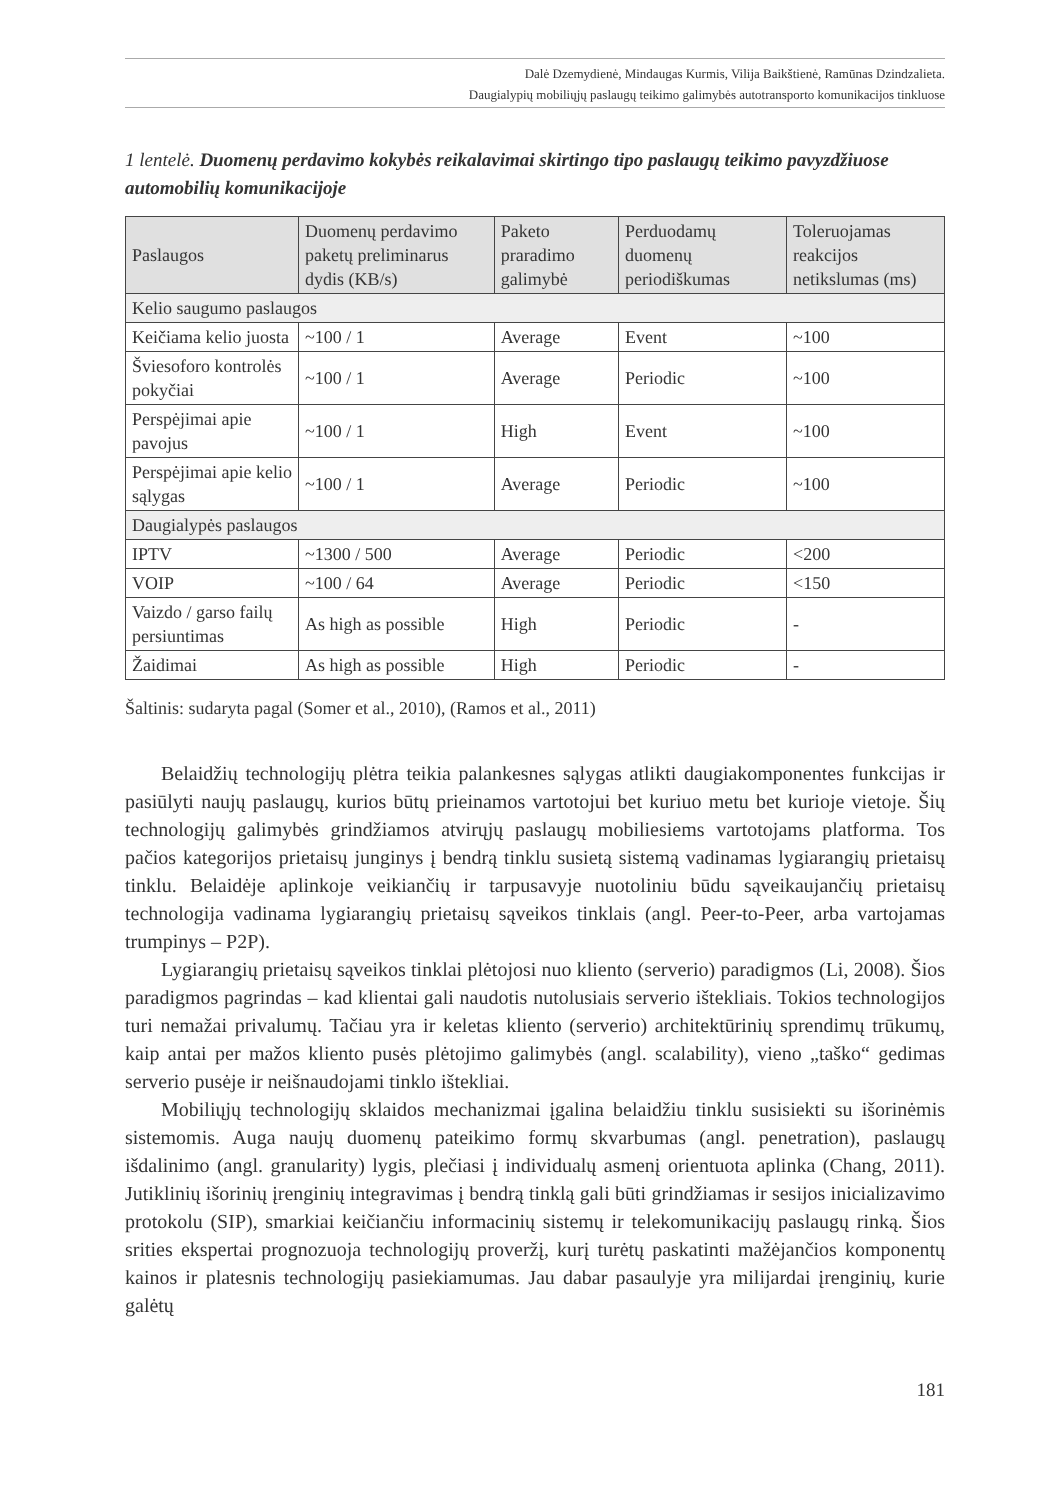Dalė Dzemydienė, Mindaugas Kurmis, Vilija Baikštienė, Ramūnas Dzindzalieta.
Daugialypių mobiliųjų paslaugų teikimo galimybės autotransporto komunikacijos tinkluose
1 lentelė. Duomenų perdavimo kokybės reikalavimai skirtingo tipo paslaugų teikimo pavyzdžiuose automobilių komunikacijoje
| Paslaugos | Duomenų perdavimo paketų preliminarus dydis (KB/s) | Paketo praradimo galimybė | Perduodamų duomenų periodiškumas | Toleruojamas reakcijos netikslumas (ms) |
| --- | --- | --- | --- | --- |
| Kelio saugumo paslaugos | | | | |
| Keičiama kelio juosta | ~100 / 1 | Average | Event | ~100 |
| Šviesoforo kontrolės pokyčiai | ~100 / 1 | Average | Periodic | ~100 |
| Perspėjimai apie pavojus | ~100 / 1 | High | Event | ~100 |
| Perspėjimai apie kelio sąlygas | ~100 / 1 | Average | Periodic | ~100 |
| Daugialypės paslaugos | | | | |
| IPTV | ~1300 / 500 | Average | Periodic | <200 |
| VOIP | ~100 / 64 | Average | Periodic | <150 |
| Vaizdo / garso failų persiuntimas | As high as possible | High | Periodic | - |
| Žaidimai | As high as possible | High | Periodic | - |
Šaltinis: sudaryta pagal (Somer et al., 2010), (Ramos et al., 2011)
Belaidžių technologijų plėtra teikia palankesnes sąlygas atlikti daugiakomponentes funkcijas ir pasiūlyti naujų paslaugų, kurios būtų prieinamos vartotojui bet kuriuo metu bet kurioje vietoje. Šių technologijų galimybės grindžiamos atvirųjų paslaugų mobiliesiems vartotojams platforma. Tos pačios kategorijos prietaisų junginys į bendrą tinklu susietą sistemą vadinamas lygiarangių prietaisų tinklu. Belaidėje aplinkoje veikiančių ir tarpusavyje nuotoliniu būdu sąveikaujančių prietaisų technologija vadinama lygiarangių prietaisų sąveikos tinklais (angl. Peer-to-Peer, arba vartojamas trumpinys – P2P).
Lygiarangių prietaisų sąveikos tinklai plėtojosi nuo kliento (serverio) paradigmos (Li, 2008). Šios paradigmos pagrindas – kad klientai gali naudotis nutolusiais serverio ištekliais. Tokios technologijos turi nemažai privalumų. Tačiau yra ir keletas kliento (serverio) architektūrinių sprendimų trūkumų, kaip antai per mažos kliento pusės plėtojimo galimybės (angl. scalability), vieno „taško“ gedimas serverio pusėje ir neišnaudojami tinklo ištekliai.
Mobiliųjų technologijų sklaidos mechanizmai įgalina belaidžiu tinklu susisiekti su išorinėmis sistemomis. Auga naujų duomenų pateikimo formų skvarbumas (angl. penetration), paslaugų išdalinimo (angl. granularity) lygis, plečiasi į individualų asmenį orientuota aplinka (Chang, 2011). Jutiklinių išorinių įrenginių integravimas į bendrą tinklą gali būti grindžiamas ir sesijos inicializavimo protokolu (SIP), smarkiai keičiančiu informacinių sistemų ir telekomunikacijų paslaugų rinką. Šios srities ekspertai prognozuoja technologijų proveržį, kurį turėtų paskatinti mažėjančios komponentų kainos ir platesnis technologijų pasiekiamumas. Jau dabar pasaulyje yra milijardai įrenginių, kurie galėtų
181